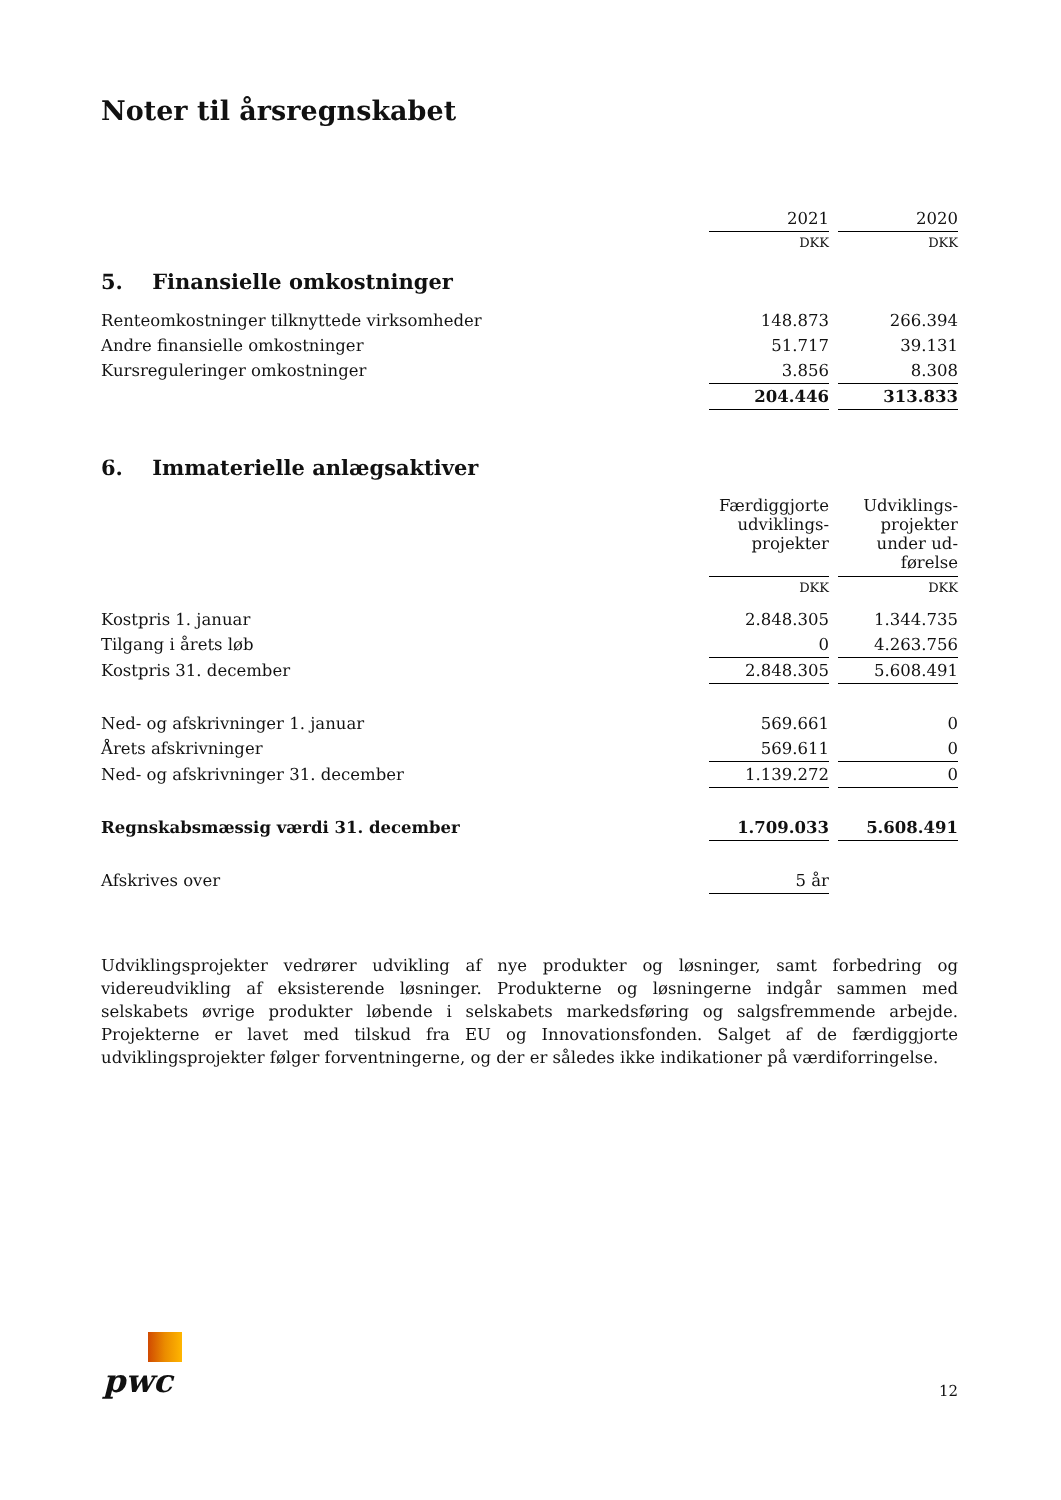Noter til årsregnskabet
| | 2021 | | 2020 |
| | DKK | | DKK |
5. Finansielle omkostninger
| Renteomkostninger tilknyttede virksomheder | 148.873 | | 266.394 |
| Andre finansielle omkostninger | 51.717 | | 39.131 |
| Kursreguleringer omkostninger | 3.856 | | 8.308 |
| | 204.446 | | 313.833 |
6. Immaterielle anlægsaktiver
| | Færdiggjorte udviklings-projekter | | Udviklings-projekter under ud-førelse |
| | DKK | | DKK |
| Kostpris 1. januar | 2.848.305 | | 1.344.735 |
| Tilgang i årets løb | 0 | | 4.263.756 |
| Kostpris 31. december | 2.848.305 | | 5.608.491 |
| Ned- og afskrivninger 1. januar | 569.661 | | 0 |
| Årets afskrivninger | 569.611 | | 0 |
| Ned- og afskrivninger 31. december | 1.139.272 | | 0 |
| Regnskabsmæssig værdi 31. december | 1.709.033 | | 5.608.491 |
| Afskrives over | 5 år | | |
Udviklingsprojekter vedrører udvikling af nye produkter og løsninger, samt forbedring og videreudvikling af eksisterende løsninger. Produkterne og løsningerne indgår sammen med selskabets øvrige produkter løbende i selskabets markedsføring og salgsfremmende arbejde. Projekterne er lavet med tilskud fra EU og Innovationsfonden. Salget af de færdiggjorte udviklingsprojekter følger forventningerne, og der er således ikke indikationer på værdiforringelse.
pwc
12